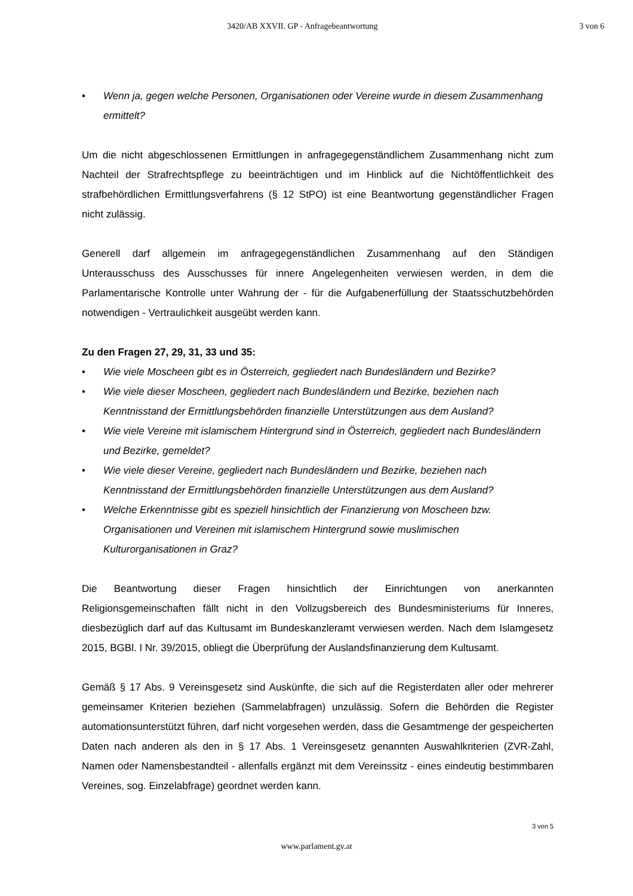3420/AB XXVII. GP - Anfragebeantwortung 3 von 6
• Wenn ja, gegen welche Personen, Organisationen oder Vereine wurde in diesem Zusammenhang ermittelt?
Um die nicht abgeschlossenen Ermittlungen in anfragegegenständlichem Zusammenhang nicht zum Nachteil der Strafrechtspflege zu beeinträchtigen und im Hinblick auf die Nichtöffentlichkeit des strafbehördlichen Ermittlungsverfahrens (§ 12 StPO) ist eine Beantwortung gegenständlicher Fragen nicht zulässig.
Generell darf allgemein im anfragegegenständlichen Zusammenhang auf den Ständigen Unterausschuss des Ausschusses für innere Angelegenheiten verwiesen werden, in dem die Parlamentarische Kontrolle unter Wahrung der - für die Aufgabenerfüllung der Staatsschutzbehörden notwendigen - Vertraulichkeit ausgeübt werden kann.
Zu den Fragen 27, 29, 31, 33 und 35:
• Wie viele Moscheen gibt es in Österreich, gegliedert nach Bundesländern und Bezirke?
• Wie viele dieser Moscheen, gegliedert nach Bundesländern und Bezirke, beziehen nach Kenntnisstand der Ermittlungsbehörden finanzielle Unterstützungen aus dem Ausland?
• Wie viele Vereine mit islamischem Hintergrund sind in Österreich, gegliedert nach Bundesländern und Bezirke, gemeldet?
• Wie viele dieser Vereine, gegliedert nach Bundesländern und Bezirke, beziehen nach Kenntnisstand der Ermittlungsbehörden finanzielle Unterstützungen aus dem Ausland?
• Welche Erkenntnisse gibt es speziell hinsichtlich der Finanzierung von Moscheen bzw. Organisationen und Vereinen mit islamischem Hintergrund sowie muslimischen Kulturorganisationen in Graz?
Die Beantwortung dieser Fragen hinsichtlich der Einrichtungen von anerkannten Religionsgemeinschaften fällt nicht in den Vollzugsbereich des Bundesministeriums für Inneres, diesbezüglich darf auf das Kultusamt im Bundeskanzleramt verwiesen werden. Nach dem Islamgesetz 2015, BGBl. I Nr. 39/2015, obliegt die Überprüfung der Auslandsfinanzierung dem Kultusamt.
Gemäß § 17 Abs. 9 Vereinsgesetz sind Auskünfte, die sich auf die Registerdaten aller oder mehrerer gemeinsamer Kriterien beziehen (Sammelabfragen) unzulässig. Sofern die Behörden die Register automationsunterstützt führen, darf nicht vorgesehen werden, dass die Gesamtmenge der gespeicherten Daten nach anderen als den in § 17 Abs. 1 Vereinsgesetz genannten Auswahlkriterien (ZVR-Zahl, Namen oder Namensbestandteil - allenfalls ergänzt mit dem Vereinssitz - eines eindeutig bestimmbaren Vereines, sog. Einzelabfrage) geordnet werden kann.
3 von 5
www.parlament.gv.at